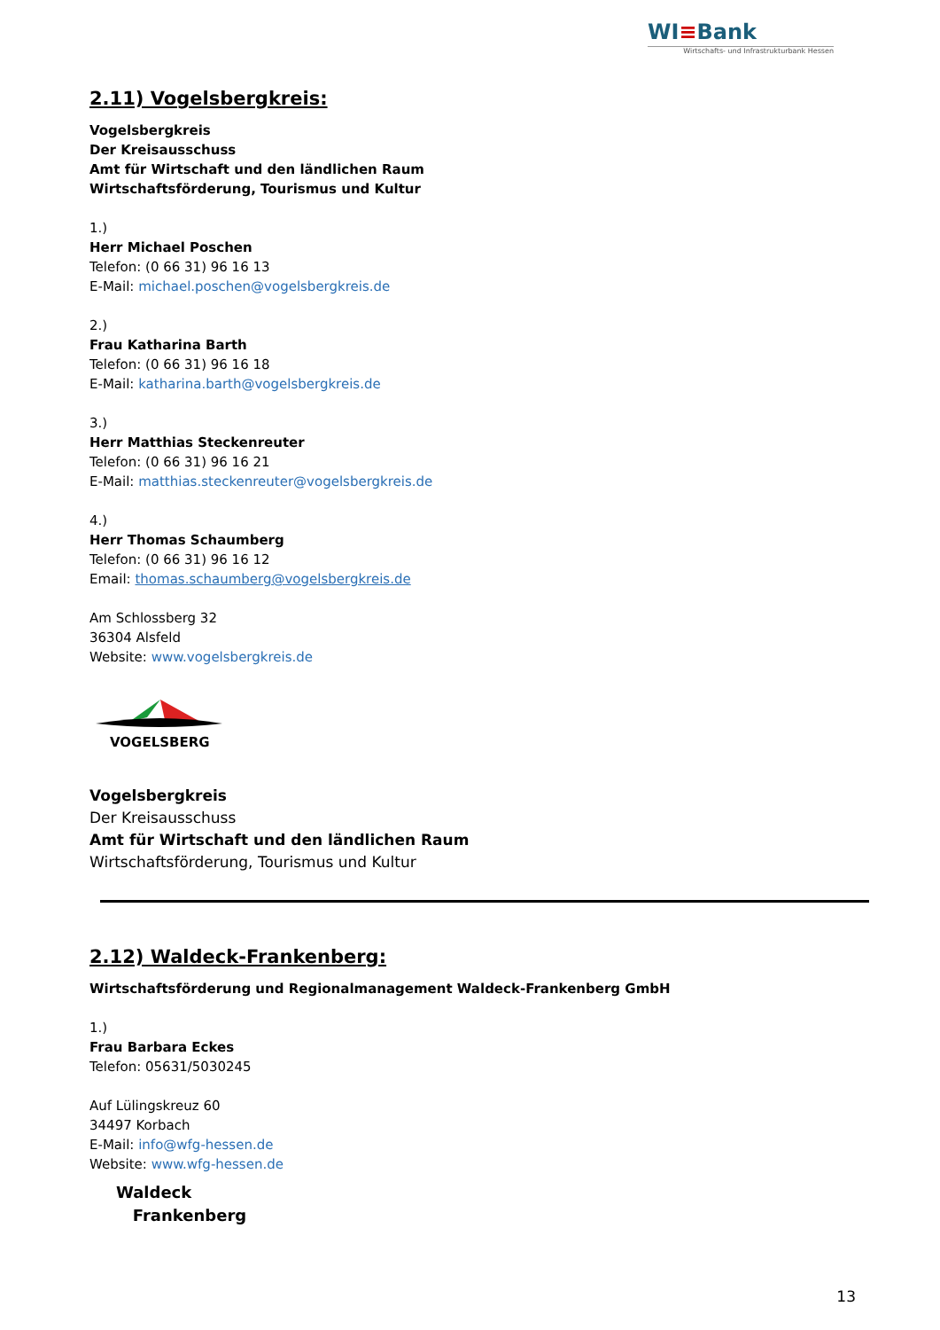WI≡Bank
Wirtschafts- und Infrastrukturbank Hessen
2.11) Vogelsbergkreis:
Vogelsbergkreis
Der Kreisausschuss
Amt für Wirtschaft und den ländlichen Raum
Wirtschaftsförderung, Tourismus und Kultur
1.)
Herr Michael Poschen
Telefon: (0 66 31) 96 16 13
E-Mail: michael.poschen@vogelsbergkreis.de
2.)
Frau Katharina Barth
Telefon: (0 66 31) 96 16 18
E-Mail: katharina.barth@vogelsbergkreis.de
3.)
Herr Matthias Steckenreuter
Telefon: (0 66 31) 96 16 21
E-Mail: matthias.steckenreuter@vogelsbergkreis.de
4.)
Herr Thomas Schaumberg
Telefon: (0 66 31) 96 16 12
Email: thomas.schaumberg@vogelsbergkreis.de
Am Schlossberg 32
36304 Alsfeld
Website: www.vogelsbergkreis.de
VOGELSBERG
Vogelsbergkreis
Der Kreisausschuss
Amt für Wirtschaft und den ländlichen Raum
Wirtschaftsförderung, Tourismus und Kultur
2.12) Waldeck-Frankenberg:
Wirtschaftsförderung und Regionalmanagement Waldeck-Frankenberg GmbH
1.)
Frau Barbara Eckes
Telefon: 05631/5030245
Auf Lülingskreuz 60
34497 Korbach
E-Mail: info@wfg-hessen.de
Website: www.wfg-hessen.de
Waldeck
Frankenberg
13